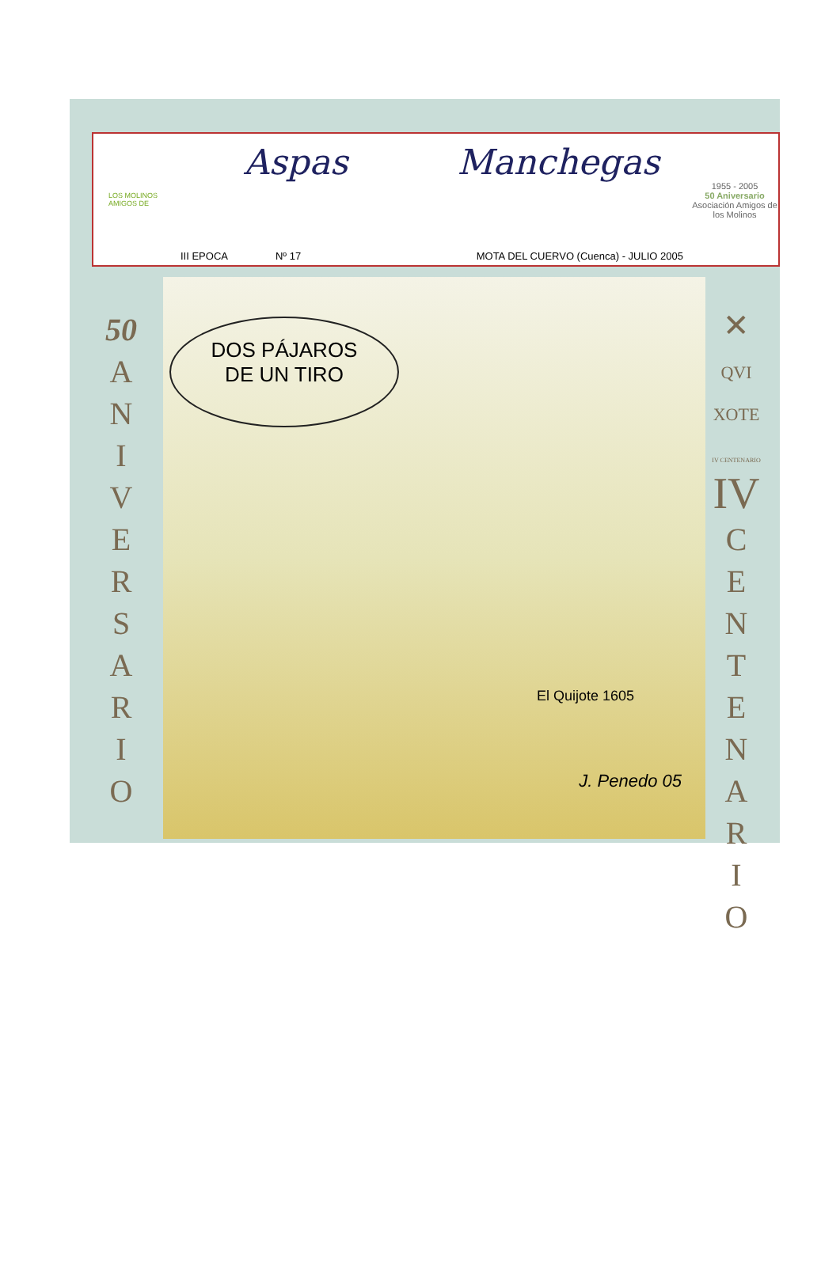LOS MOLINOS
AMIGOS DE
Aspas Manchegas
III EPOCA Nº 17 MOTA DEL CUERVO (Cuenca) - JULIO 2005
1955 - 2005
50 Aniversario
Asociación Amigos de los Molinos
50
A
N
I
V
E
R
S
A
R
I
O
DOS PÁJAROS
DE UN TIRO
El Quijote 1605
J. Penedo 05
✕
QVI
XOTE
IV CENTENARIO
IV
C
E
N
T
E
N
A
R
I
O